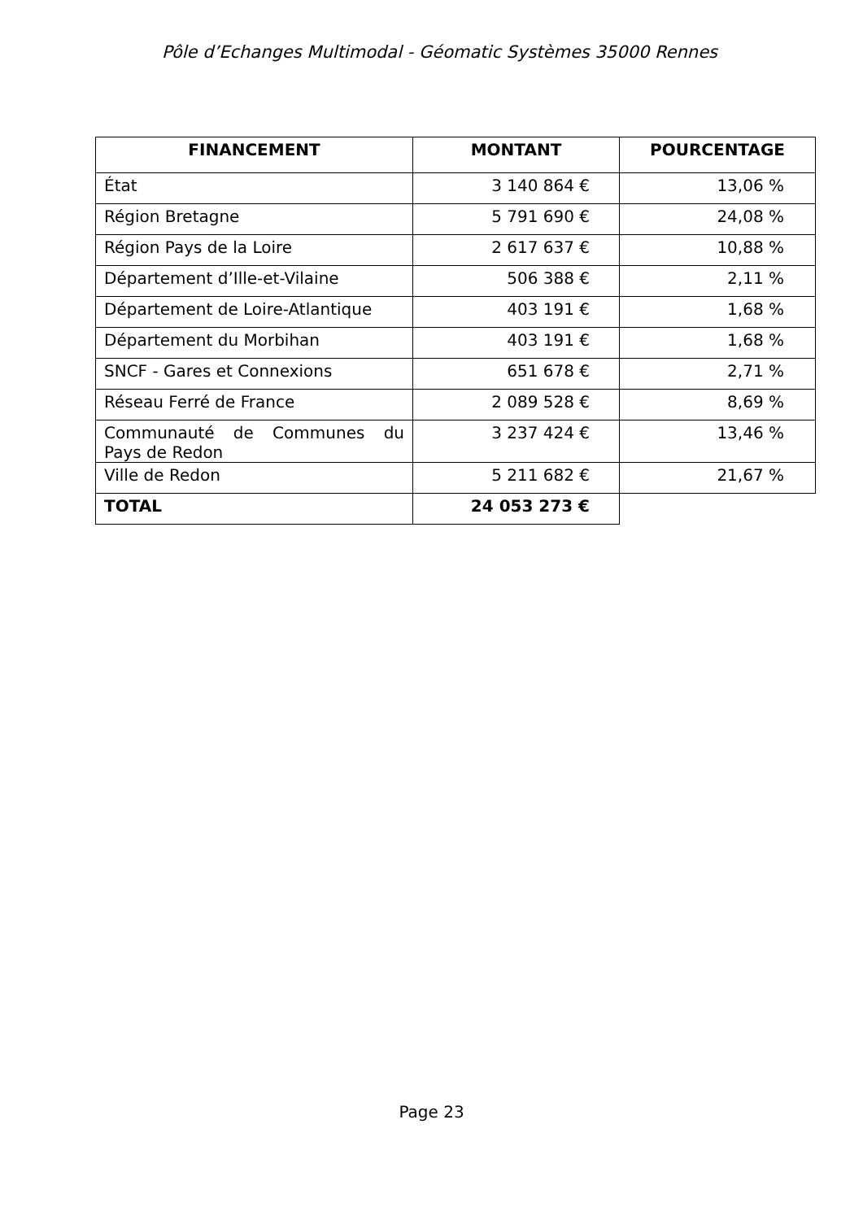Pôle d’Echanges Multimodal - Géomatic Systèmes 35000 Rennes
| FINANCEMENT | MONTANT | POURCENTAGE |
| --- | --- | --- |
| État | 3 140 864 € | 13,06 % |
| Région Bretagne | 5 791 690 € | 24,08 % |
| Région Pays de la Loire | 2 617 637 € | 10,88 % |
| Département d’Ille-et-Vilaine | 506 388 € | 2,11 % |
| Département de Loire-Atlantique | 403 191 € | 1,68 % |
| Département du Morbihan | 403 191 € | 1,68 % |
| SNCF - Gares et Connexions | 651 678 € | 2,71 % |
| Réseau Ferré de France | 2 089 528 € | 8,69 % |
| Communauté de Communes du Pays de Redon | 3 237 424 € | 13,46 % |
| Ville de Redon | 5 211 682 € | 21,67 % |
| TOTAL | 24 053 273 € | |
Page 23